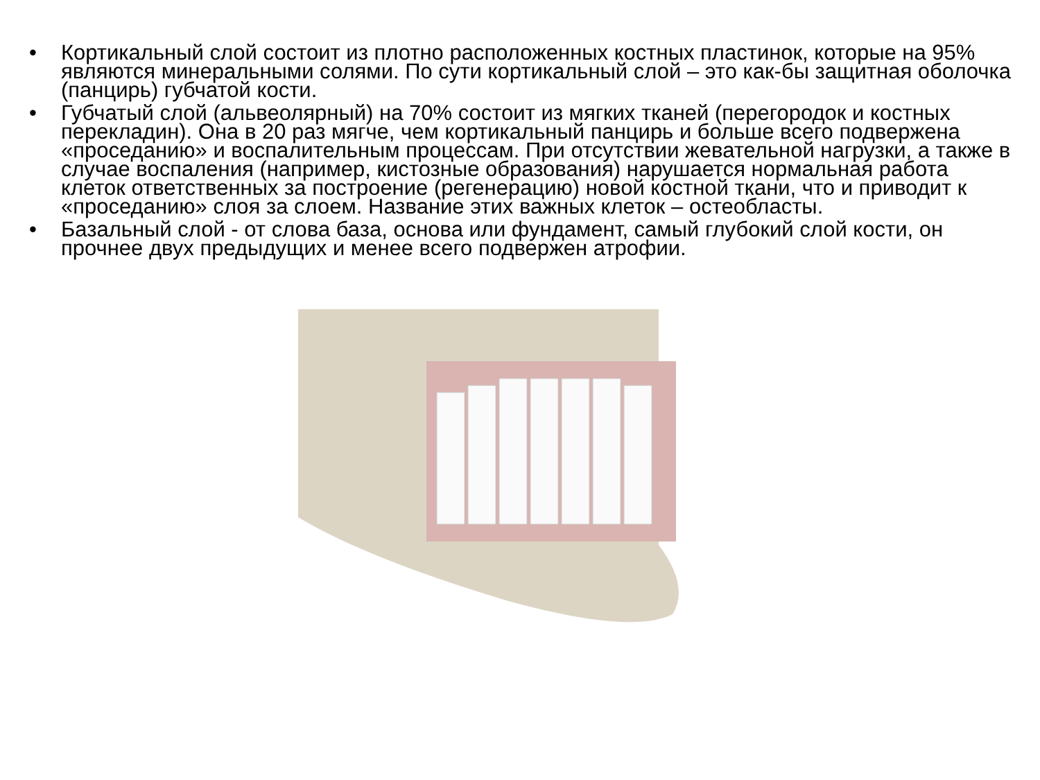• Кортикальный слой состоит из плотно расположенных костных пластинок, которые на 95% являются минеральными солями. По сути кортикальный слой – это как-бы защитная оболочка (панцирь) губчатой кости.
• Губчатый слой (альвеолярный) на 70% состоит из мягких тканей (перегородок и костных перекладин). Она в 20 раз мягче, чем кортикальный панцирь и больше всего подвержена «проседанию» и воспалительным процессам. При отсутствии жевательной нагрузки, а также в случае воспаления (например, кистозные образования) нарушается нормальная работа клеток ответственных за построение (регенерацию) новой костной ткани, что и приводит к «проседанию» слоя за слоем. Название этих важных клеток – остеобласты.
• Базальный слой - от слова база, основа или фундамент, самый глубокий слой кости, он прочнее двух предыдущих и менее всего подвержен атрофии.